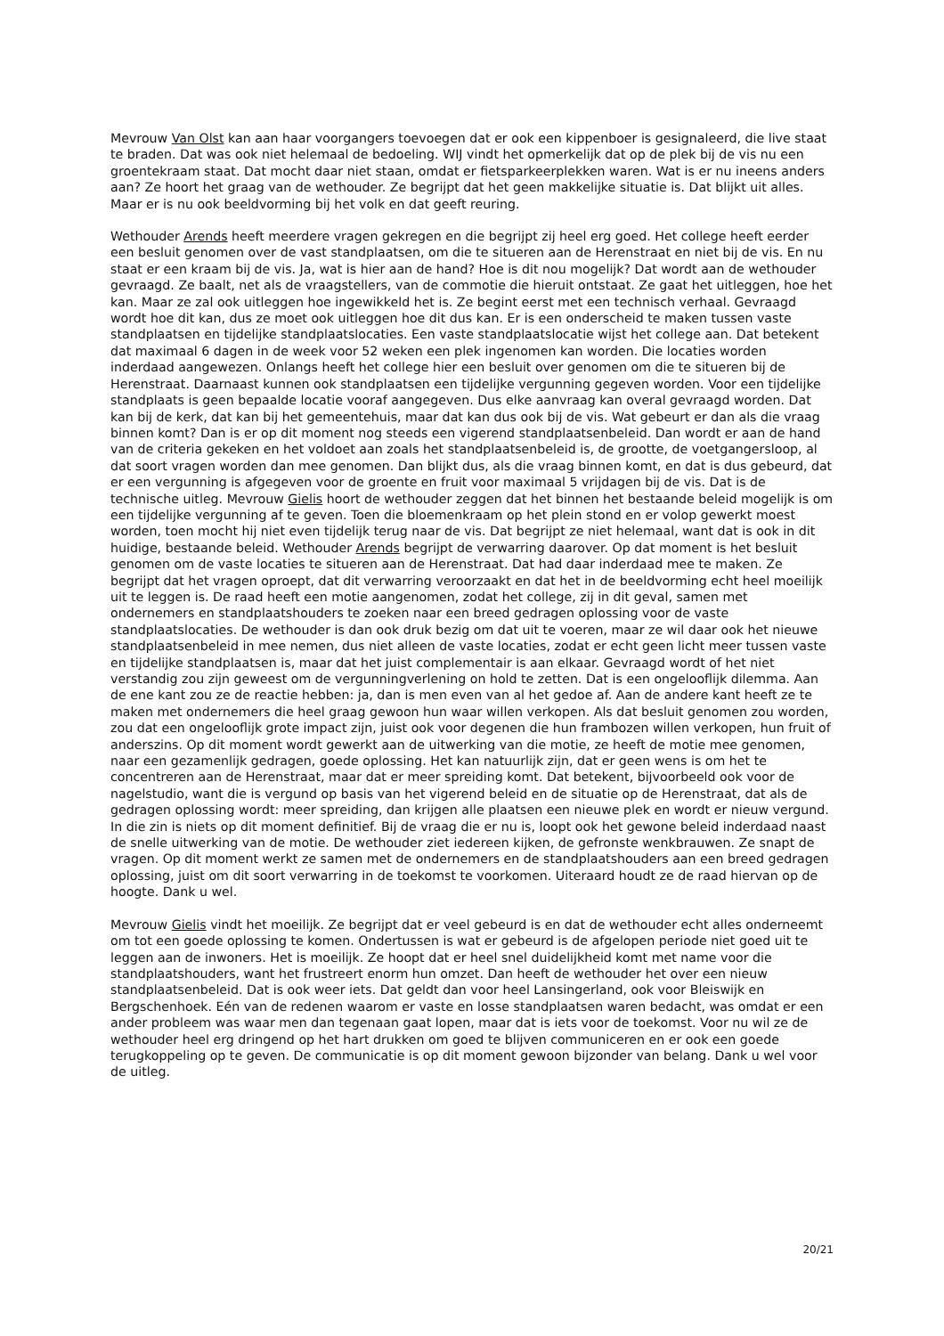Mevrouw Van Olst kan aan haar voorgangers toevoegen dat er ook een kippenboer is gesignaleerd, die live staat te braden. Dat was ook niet helemaal de bedoeling. WIJ vindt het opmerkelijk dat op de plek bij de vis nu een groentekraam staat. Dat mocht daar niet staan, omdat er fietsparkeerplekken waren. Wat is er nu ineens anders aan? Ze hoort het graag van de wethouder. Ze begrijpt dat het geen makkelijke situatie is. Dat blijkt uit alles. Maar er is nu ook beeldvorming bij het volk en dat geeft reuring.
Wethouder Arends heeft meerdere vragen gekregen en die begrijpt zij heel erg goed. Het college heeft eerder een besluit genomen over de vast standplaatsen, om die te situeren aan de Herenstraat en niet bij de vis. En nu staat er een kraam bij de vis. Ja, wat is hier aan de hand? Hoe is dit nou mogelijk? Dat wordt aan de wethouder gevraagd. Ze baalt, net als de vraagstellers, van de commotie die hieruit ontstaat. Ze gaat het uitleggen, hoe het kan. Maar ze zal ook uitleggen hoe ingewikkeld het is. Ze begint eerst met een technisch verhaal. Gevraagd wordt hoe dit kan, dus ze moet ook uitleggen hoe dit dus kan. Er is een onderscheid te maken tussen vaste standplaatsen en tijdelijke standplaatslocaties. Een vaste standplaatslocatie wijst het college aan. Dat betekent dat maximaal 6 dagen in de week voor 52 weken een plek ingenomen kan worden. Die locaties worden inderdaad aangewezen. Onlangs heeft het college hier een besluit over genomen om die te situeren bij de Herenstraat. Daarnaast kunnen ook standplaatsen een tijdelijke vergunning gegeven worden. Voor een tijdelijke standplaats is geen bepaalde locatie vooraf aangegeven. Dus elke aanvraag kan overal gevraagd worden. Dat kan bij de kerk, dat kan bij het gemeentehuis, maar dat kan dus ook bij de vis. Wat gebeurt er dan als die vraag binnen komt? Dan is er op dit moment nog steeds een vigerend standplaatsenbeleid. Dan wordt er aan de hand van de criteria gekeken en het voldoet aan zoals het standplaatsenbeleid is, de grootte, de voetgangersloop, al dat soort vragen worden dan mee genomen. Dan blijkt dus, als die vraag binnen komt, en dat is dus gebeurd, dat er een vergunning is afgegeven voor de groente en fruit voor maximaal 5 vrijdagen bij de vis. Dat is de technische uitleg. Mevrouw Gielis hoort de wethouder zeggen dat het binnen het bestaande beleid mogelijk is om een tijdelijke vergunning af te geven. Toen die bloemenkraam op het plein stond en er volop gewerkt moest worden, toen mocht hij niet even tijdelijk terug naar de vis. Dat begrijpt ze niet helemaal, want dat is ook in dit huidige, bestaande beleid. Wethouder Arends begrijpt de verwarring daarover. Op dat moment is het besluit genomen om de vaste locaties te situeren aan de Herenstraat. Dat had daar inderdaad mee te maken. Ze begrijpt dat het vragen oproept, dat dit verwarring veroorzaakt en dat het in de beeldvorming echt heel moeilijk uit te leggen is. De raad heeft een motie aangenomen, zodat het college, zij in dit geval, samen met ondernemers en standplaatshouders te zoeken naar een breed gedragen oplossing voor de vaste standplaatslocaties. De wethouder is dan ook druk bezig om dat uit te voeren, maar ze wil daar ook het nieuwe standplaatsenbeleid in mee nemen, dus niet alleen de vaste locaties, zodat er echt geen licht meer tussen vaste en tijdelijke standplaatsen is, maar dat het juist complementair is aan elkaar. Gevraagd wordt of het niet verstandig zou zijn geweest om de vergunningverlening on hold te zetten. Dat is een ongelooflijk dilemma. Aan de ene kant zou ze de reactie hebben: ja, dan is men even van al het gedoe af. Aan de andere kant heeft ze te maken met ondernemers die heel graag gewoon hun waar willen verkopen. Als dat besluit genomen zou worden, zou dat een ongelooflijk grote impact zijn, juist ook voor degenen die hun frambozen willen verkopen, hun fruit of anderszins. Op dit moment wordt gewerkt aan de uitwerking van die motie, ze heeft de motie mee genomen, naar een gezamenlijk gedragen, goede oplossing. Het kan natuurlijk zijn, dat er geen wens is om het te concentreren aan de Herenstraat, maar dat er meer spreiding komt. Dat betekent, bijvoorbeeld ook voor de nagelstudio, want die is vergund op basis van het vigerend beleid en de situatie op de Herenstraat, dat als de gedragen oplossing wordt: meer spreiding, dan krijgen alle plaatsen een nieuwe plek en wordt er nieuw vergund. In die zin is niets op dit moment definitief. Bij de vraag die er nu is, loopt ook het gewone beleid inderdaad naast de snelle uitwerking van de motie. De wethouder ziet iedereen kijken, de gefronste wenkbrauwen. Ze snapt de vragen. Op dit moment werkt ze samen met de ondernemers en de standplaatshouders aan een breed gedragen oplossing, juist om dit soort verwarring in de toekomst te voorkomen. Uiteraard houdt ze de raad hiervan op de hoogte. Dank u wel.
Mevrouw Gielis vindt het moeilijk. Ze begrijpt dat er veel gebeurd is en dat de wethouder echt alles onderneemt om tot een goede oplossing te komen. Ondertussen is wat er gebeurd is de afgelopen periode niet goed uit te leggen aan de inwoners. Het is moeilijk. Ze hoopt dat er heel snel duidelijkheid komt met name voor die standplaatshouders, want het frustreert enorm hun omzet. Dan heeft de wethouder het over een nieuw standplaatsenbeleid. Dat is ook weer iets. Dat geldt dan voor heel Lansingerland, ook voor Bleiswijk en Bergschenhoek. Eén van de redenen waarom er vaste en losse standplaatsen waren bedacht, was omdat er een ander probleem was waar men dan tegenaan gaat lopen, maar dat is iets voor de toekomst. Voor nu wil ze de wethouder heel erg dringend op het hart drukken om goed te blijven communiceren en er ook een goede terugkoppeling op te geven. De communicatie is op dit moment gewoon bijzonder van belang. Dank u wel voor de uitleg.
20/21